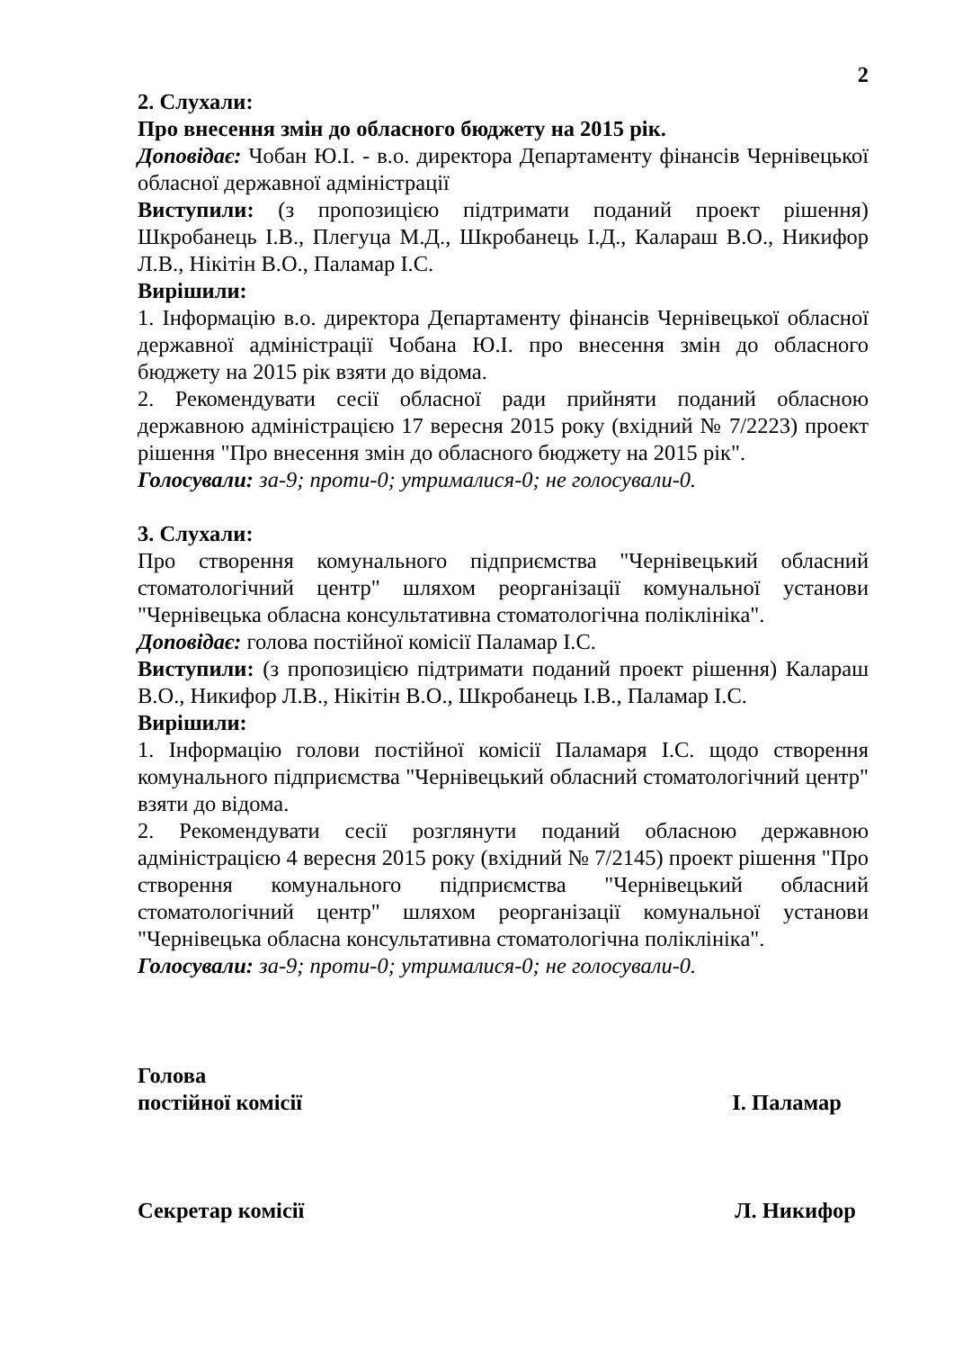2
2. Слухали:
Про внесення змін до обласного бюджету на 2015 рік.
Доповідає: Чобан Ю.І. - в.о. директора Департаменту фінансів Чернівецької обласної державної адміністрації
Виступили: (з пропозицією підтримати поданий проект рішення) Шкробанець І.В., Плегуца М.Д., Шкробанець І.Д., Калараш В.О., Никифор Л.В., Нікітін В.О., Паламар І.С.
Вирішили:
1. Інформацію в.о. директора Департаменту фінансів Чернівецької обласної державної адміністрації Чобана Ю.І. про внесення змін до обласного бюджету на 2015 рік взяти до відома.
2. Рекомендувати сесії обласної ради прийняти поданий обласною державною адміністрацією 17 вересня 2015 року (вхідний № 7/2223) проект рішення "Про внесення змін до обласного бюджету на 2015 рік".
Голосували: за-9; проти-0; утрималися-0; не голосували-0.
3. Слухали:
Про створення комунального підприємства "Чернівецький обласний стоматологічний центр" шляхом реорганізації комунальної установи "Чернівецька обласна консультативна стоматологічна поліклініка".
Доповідає: голова постійної комісії Паламар І.С.
Виступили: (з пропозицією підтримати поданий проект рішення) Калараш В.О., Никифор Л.В., Нікітін В.О., Шкробанець І.В., Паламар І.С.
Вирішили:
1. Інформацію голови постійної комісії Паламаря І.С. щодо створення комунального підприємства "Чернівецький обласний стоматологічний центр" взяти до відома.
2. Рекомендувати сесії розглянути поданий обласною державною адміністрацією 4 вересня 2015 року (вхідний № 7/2145) проект рішення "Про створення комунального підприємства "Чернівецький обласний стоматологічний центр" шляхом реорганізації комунальної установи "Чернівецька обласна консультативна стоматологічна поліклініка".
Голосували: за-9; проти-0; утрималися-0; не голосували-0.
Голова
постійної комісії І. Паламар
Секретар комісії Л. Никифор